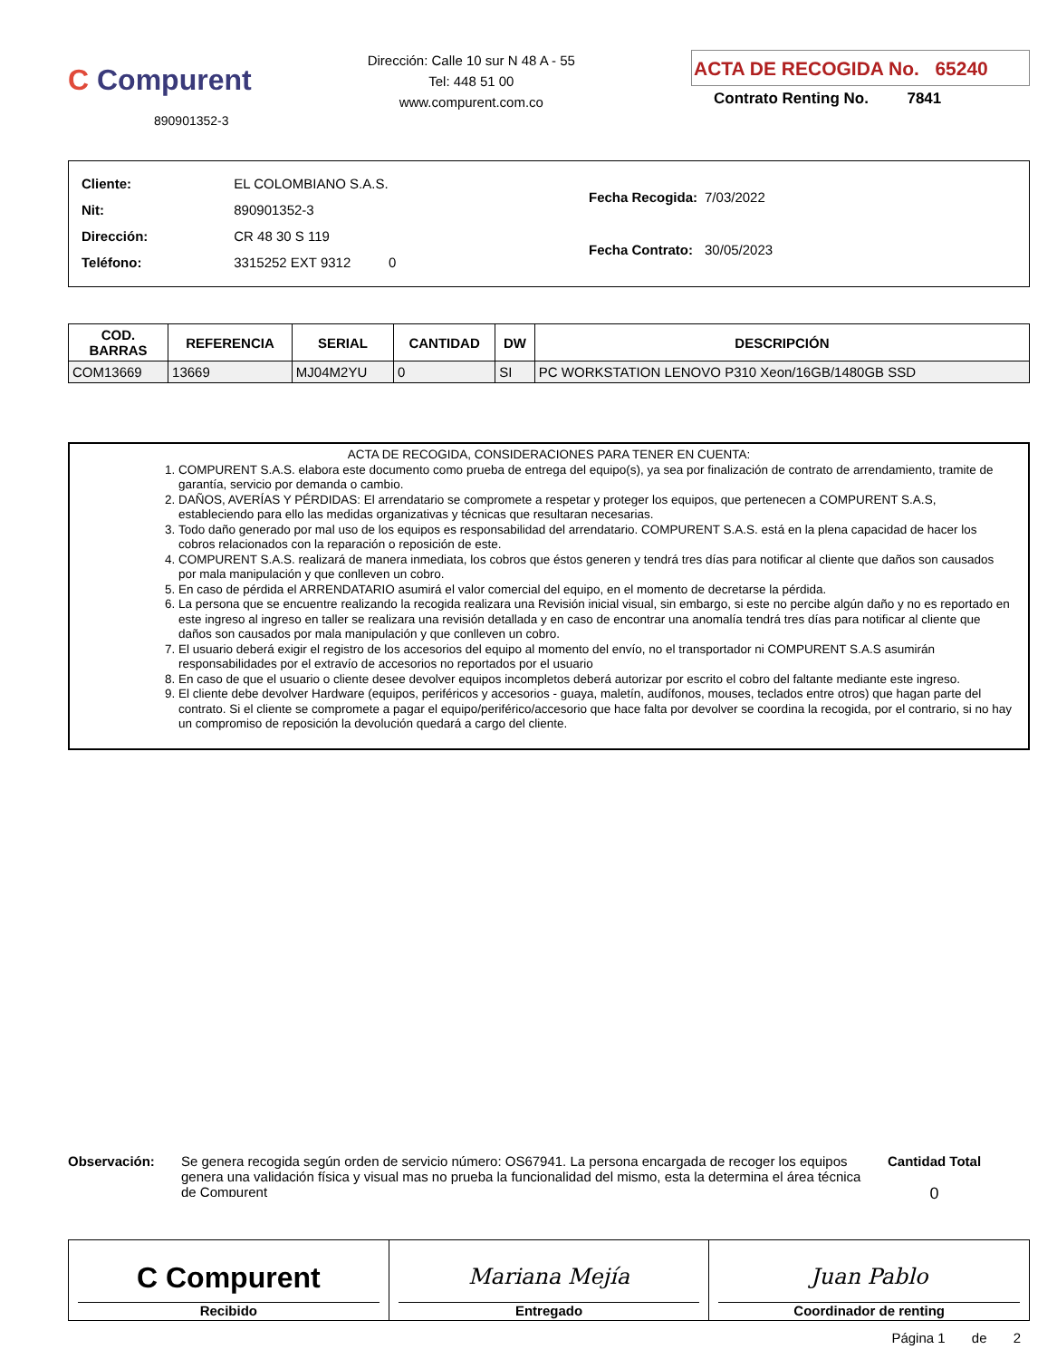C Compurent
890901352-3
Dirección: Calle 10 sur N 48 A - 55
Tel: 448 51 00
www.compurent.com.co
ACTA DE RECOGIDA No. 65240
Contrato Renting No. 7841
| Cliente: | EL COLOMBIANO S.A.S. |
| Nit: | 890901352-3 |
| Dirección: | CR 48 30 S 119 |
| Teléfono: | 3315252 EXT 9312 0 |
| Fecha Recogida: | 7/03/2022 |
| Fecha Contrato: | 30/05/2023 |
| COD. BARRAS | REFERENCIA | SERIAL | CANTIDAD | DW | DESCRIPCIÓN |
| --- | --- | --- | --- | --- | --- |
| COM13669 | 13669 | MJ04M2YU | 0 | SI | PC WORKSTATION LENOVO P310 Xeon/16GB/1480GB SSD |
ACTA DE RECOGIDA, CONSIDERACIONES PARA TENER EN CUENTA:
1. COMPURENT S.A.S. elabora este documento como prueba de entrega del equipo(s), ya sea por finalización de contrato de arrendamiento, tramite de garantía, servicio por demanda o cambio.
2. DAÑOS, AVERÍAS Y PÉRDIDAS: El arrendatario se compromete a respetar y proteger los equipos, que pertenecen a COMPURENT S.A.S, estableciendo para ello las medidas organizativas y técnicas que resultaran necesarias.
3. Todo daño generado por mal uso de los equipos es responsabilidad del arrendatario. COMPURENT S.A.S. está en la plena capacidad de hacer los cobros relacionados con la reparación o reposición de este.
4. COMPURENT S.A.S. realizará de manera inmediata, los cobros que éstos generen y tendrá tres días para notificar al cliente que daños son causados por mala manipulación y que conlleven un cobro.
5. En caso de pérdida el ARRENDATARIO asumirá el valor comercial del equipo, en el momento de decretarse la pérdida.
6. La persona que se encuentre realizando la recogida realizara una Revisión inicial visual, sin embargo, si este no percibe algún daño y no es reportado en este ingreso al ingreso en taller se realizara una revisión detallada y en caso de encontrar una anomalía tendrá tres días para notificar al cliente que daños son causados por mala manipulación y que conlleven un cobro.
7. El usuario deberá exigir el registro de los accesorios del equipo al momento del envío, no el transportador ni COMPURENT S.A.S asumirán responsabilidades por el extravío de accesorios no reportados por el usuario
8. En caso de que el usuario o cliente desee devolver equipos incompletos deberá autorizar por escrito el cobro del faltante mediante este ingreso.
9. El cliente debe devolver Hardware (equipos, periféricos y accesorios - guaya, maletín, audífonos, mouses, teclados entre otros) que hagan parte del contrato. Si el cliente se compromete a pagar el equipo/periférico/accesorio que hace falta por devolver se coordina la recogida, por el contrario, si no hay un compromiso de reposición la devolución quedará a cargo del cliente.
Observación:
Se genera recogida según orden de servicio número: OS67941. La persona encargada de recoger los equipos genera una validación física y visual mas no prueba la funcionalidad del mismo, esta la determina el área técnica de Compurent
Cantidad Total
0
C Compurent
Recibido
Mariana Mejía
Entregado
Juan Pablo
Coordinador de renting
Página 1 de 2